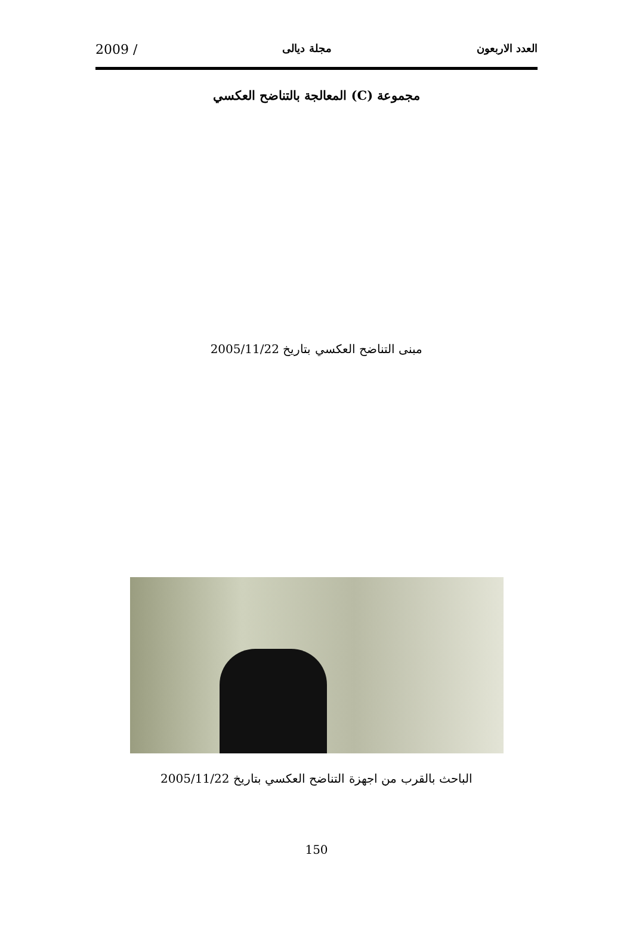العدد الاربعون مجلة ديالى 2009 /
مجموعة (C) المعالجة بالتناضح العكسي
مبنى التناضح العكسي بتاريخ 2005/11/22
الباحث بالقرب من اجهزة التناضح العكسي بتاريخ 2005/11/22
150